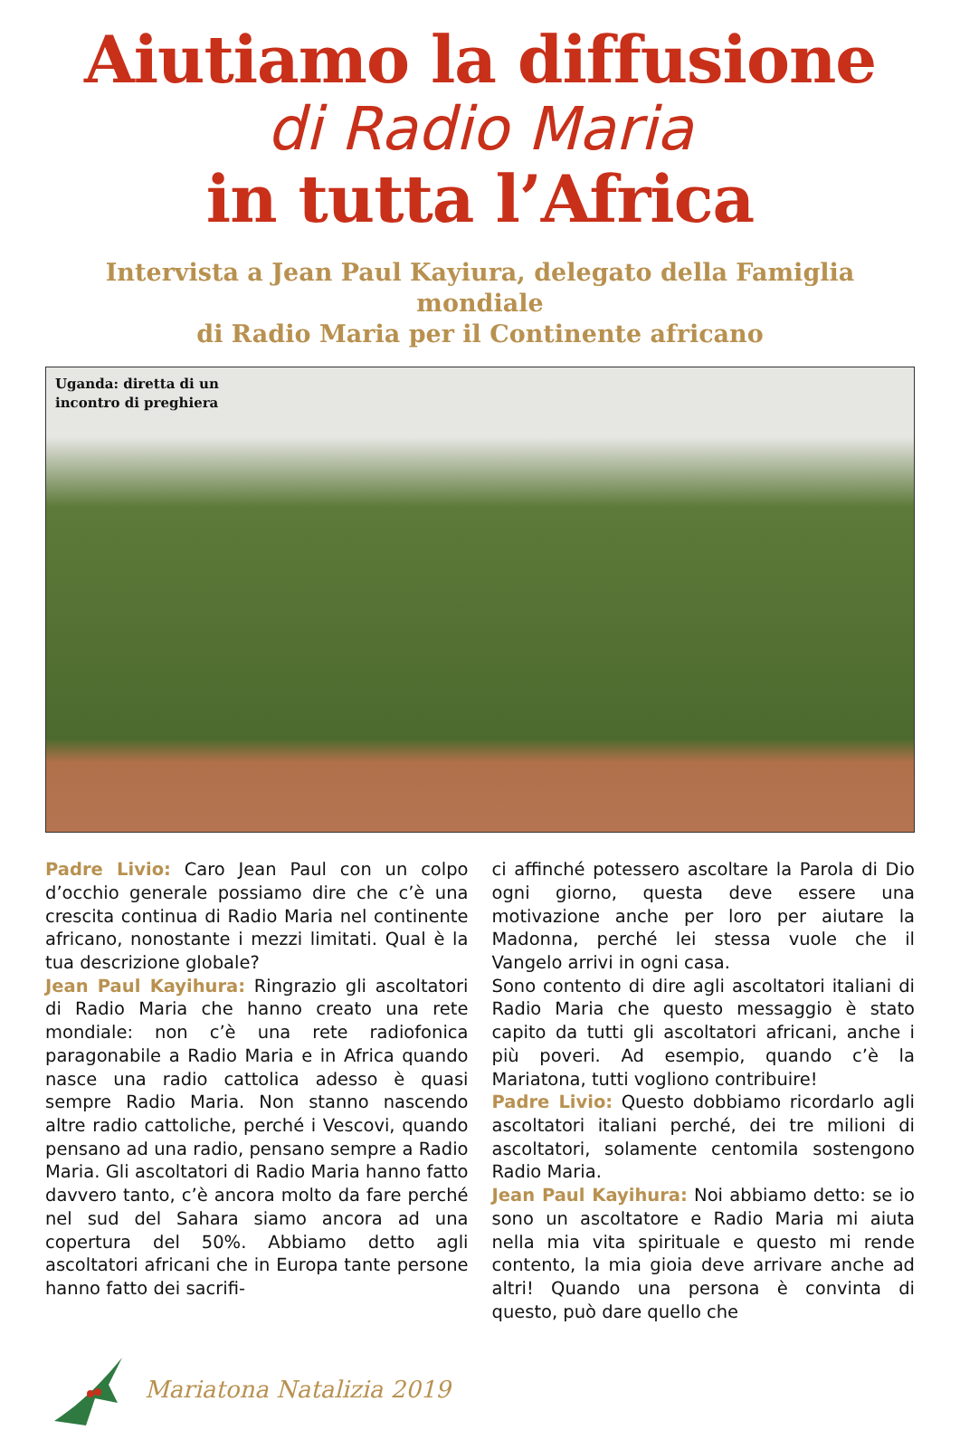Aiutiamo la diffusione
di Radio Maria
in tutta l’Africa
Intervista a Jean Paul Kayiura, delegato della Famiglia mondiale
di Radio Maria per il Continente africano
Uganda: diretta di un
incontro di preghiera
Padre Livio: Caro Jean Paul con un colpo d’occhio generale possiamo dire che c’è una crescita continua di Radio Maria nel continente africano, nonostante i mezzi limitati. Qual è la tua descrizione globale?
Jean Paul Kayihura: Ringrazio gli ascoltatori di Radio Maria che hanno creato una rete mondiale: non c’è una rete radiofonica paragonabile a Radio Maria e in Africa quando nasce una radio cattolica adesso è quasi sempre Radio Maria. Non stanno nascendo altre radio cattoliche, perché i Vescovi, quando pensano ad una radio, pensano sempre a Radio Maria. Gli ascoltatori di Radio Maria hanno fatto davvero tanto, c’è ancora molto da fare perché nel sud del Sahara siamo ancora ad una copertura del 50%. Abbiamo detto agli ascoltatori africani che in Europa tante persone hanno fatto dei sacrifi-
ci affinché potessero ascoltare la Parola di Dio ogni giorno, questa deve essere una motivazione anche per loro per aiutare la Madonna, perché lei stessa vuole che il Vangelo arrivi in ogni casa.
Sono contento di dire agli ascoltatori italiani di Radio Maria che questo messaggio è stato capito da tutti gli ascoltatori africani, anche i più poveri. Ad esempio, quando c’è la Mariatona, tutti vogliono contribuire!
Padre Livio: Questo dobbiamo ricordarlo agli ascoltatori italiani perché, dei tre milioni di ascoltatori, solamente centomila sostengono Radio Maria.
Jean Paul Kayihura: Noi abbiamo detto: se io sono un ascoltatore e Radio Maria mi aiuta nella mia vita spirituale e questo mi rende contento, la mia gioia deve arrivare anche ad altri! Quando una persona è convinta di questo, può dare quello che
Mariatona Natalizia 2019